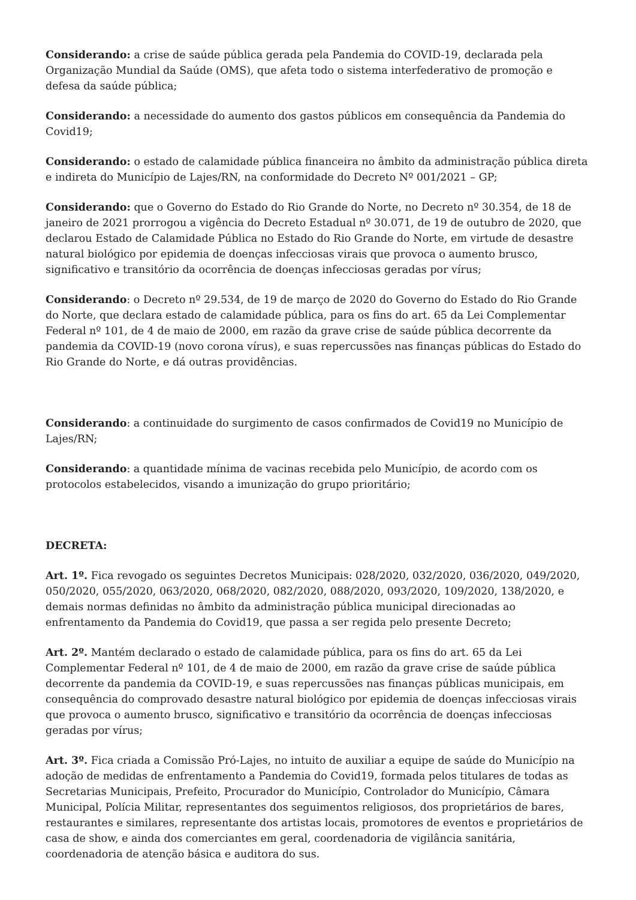Considerando: a crise de saúde pública gerada pela Pandemia do COVID-19, declarada pela Organização Mundial da Saúde (OMS), que afeta todo o sistema interfederativo de promoção e defesa da saúde pública;
Considerando: a necessidade do aumento dos gastos públicos em consequência da Pandemia do Covid19;
Considerando: o estado de calamidade pública financeira no âmbito da administração pública direta e indireta do Município de Lajes/RN, na conformidade do Decreto Nº 001/2021 – GP;
Considerando: que o Governo do Estado do Rio Grande do Norte, no Decreto nº 30.354, de 18 de janeiro de 2021 prorrogou a vigência do Decreto Estadual nº 30.071, de 19 de outubro de 2020, que declarou Estado de Calamidade Pública no Estado do Rio Grande do Norte, em virtude de desastre natural biológico por epidemia de doenças infecciosas virais que provoca o aumento brusco, significativo e transitório da ocorrência de doenças infecciosas geradas por vírus;
Considerando: o Decreto nº 29.534, de 19 de março de 2020 do Governo do Estado do Rio Grande do Norte, que declara estado de calamidade pública, para os fins do art. 65 da Lei Complementar Federal nº 101, de 4 de maio de 2000, em razão da grave crise de saúde pública decorrente da pandemia da COVID-19 (novo corona vírus), e suas repercussões nas finanças públicas do Estado do Rio Grande do Norte, e dá outras providências.
Considerando: a continuidade do surgimento de casos confirmados de Covid19 no Município de Lajes/RN;
Considerando: a quantidade mínima de vacinas recebida pelo Município, de acordo com os protocolos estabelecidos, visando a imunização do grupo prioritário;
DECRETA:
Art. 1º. Fica revogado os seguintes Decretos Municipais: 028/2020, 032/2020, 036/2020, 049/2020, 050/2020, 055/2020, 063/2020, 068/2020, 082/2020, 088/2020, 093/2020, 109/2020, 138/2020, e demais normas definidas no âmbito da administração pública municipal direcionadas ao enfrentamento da Pandemia do Covid19, que passa a ser regida pelo presente Decreto;
Art. 2º. Mantém declarado o estado de calamidade pública, para os fins do art. 65 da Lei Complementar Federal nº 101, de 4 de maio de 2000, em razão da grave crise de saúde pública decorrente da pandemia da COVID-19, e suas repercussões nas finanças públicas municipais, em consequência do comprovado desastre natural biológico por epidemia de doenças infecciosas virais que provoca o aumento brusco, significativo e transitório da ocorrência de doenças infecciosas geradas por vírus;
Art. 3º. Fica criada a Comissão Pró-Lajes, no intuito de auxiliar a equipe de saúde do Município na adoção de medidas de enfrentamento a Pandemia do Covid19, formada pelos titulares de todas as Secretarias Municipais, Prefeito, Procurador do Município, Controlador do Município, Câmara Municipal, Polícia Militar, representantes dos seguimentos religiosos, dos proprietários de bares, restaurantes e similares, representante dos artistas locais, promotores de eventos e proprietários de casa de show, e ainda dos comerciantes em geral, coordenadoria de vigilância sanitária, coordenadoria de atenção básica e auditora do sus.